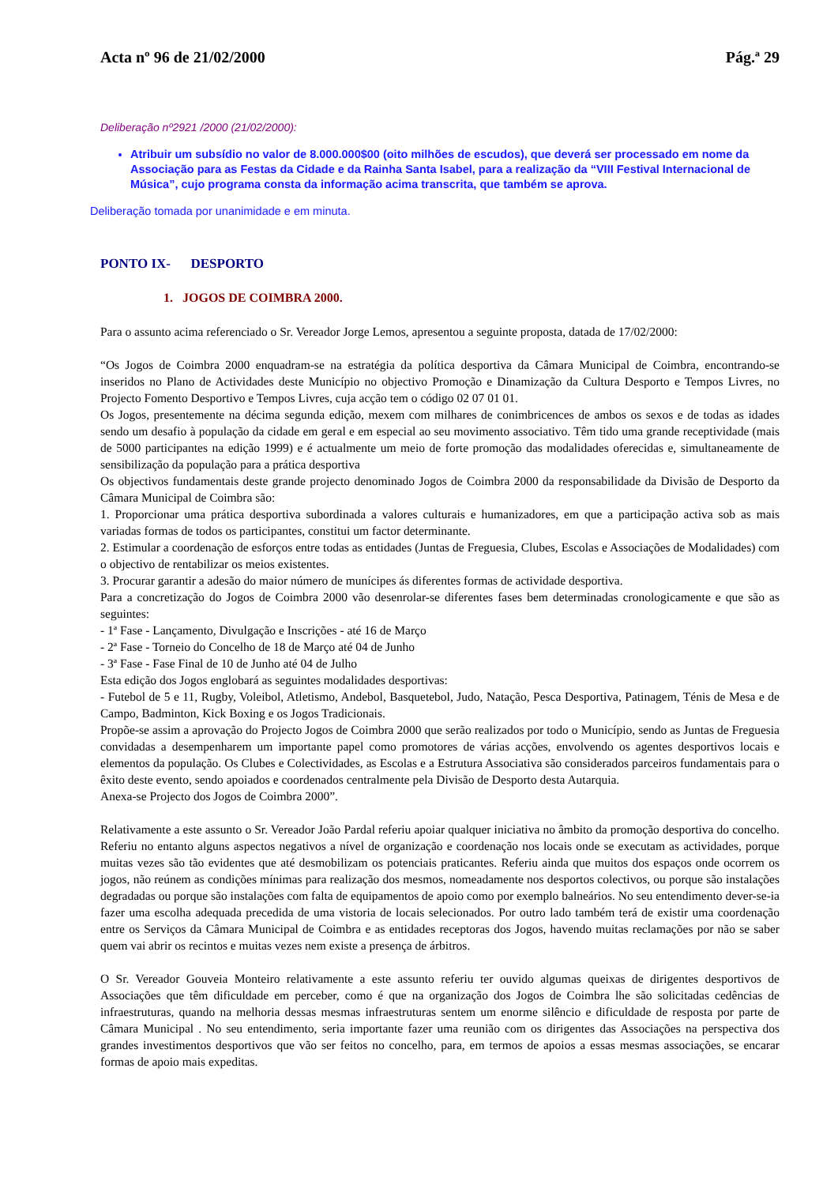Acta nº 96 de 21/02/2000 Pág.ª 29
Deliberação nº2921 /2000 (21/02/2000):
Atribuir um subsídio no valor de 8.000.000$00 (oito milhões de escudos), que deverá ser processado em nome da Associação para as Festas da Cidade e da Rainha Santa Isabel, para a realização da “VIII Festival Internacional de Música”, cujo programa consta da informação acima transcrita, que também se aprova.
Deliberação tomada por unanimidade e em minuta.
PONTO IX- DESPORTO
1. JOGOS DE COIMBRA 2000.
Para o assunto acima referenciado o Sr. Vereador Jorge Lemos, apresentou a seguinte proposta, datada de 17/02/2000:
“Os Jogos de Coimbra 2000 enquadram-se na estratégia da política desportiva da Câmara Municipal de Coimbra, encontrando-se inseridos no Plano de Actividades deste Município no objectivo Promoção e Dinamização da Cultura Desporto e Tempos Livres, no Projecto Fomento Desportivo e Tempos Livres, cuja acção tem o código 02 07 01 01.
Os Jogos, presentemente na décima segunda edição, mexem com milhares de conimbricences de ambos os sexos e de todas as idades sendo um desafio à população da cidade em geral e em especial ao seu movimento associativo. Têm tido uma grande receptividade (mais de 5000 participantes na edição 1999) e é actualmente um meio de forte promoção das modalidades oferecidas e, simultaneamente de sensibilização da população para a prática desportiva
Os objectivos fundamentais deste grande projecto denominado Jogos de Coimbra 2000 da responsabilidade da Divisão de Desporto da Câmara Municipal de Coimbra são:
1. Proporcionar uma prática desportiva subordinada a valores culturais e humanizadores, em que a participação activa sob as mais variadas formas de todos os participantes, constitui um factor determinante.
2. Estimular a coordenação de esforços entre todas as entidades (Juntas de Freguesia, Clubes, Escolas e Associações de Modalidades) com o objectivo de rentabilizar os meios existentes.
3. Procurar garantir a adesão do maior número de munícipes ás diferentes formas de actividade desportiva.
Para a concretização do Jogos de Coimbra 2000 vão desenrolar-se diferentes fases bem determinadas cronologicamente e que são as seguintes:
- 1ª Fase - Lançamento, Divulgação e Inscrições - até 16 de Março
- 2ª Fase - Torneio do Concelho de 18 de Março até 04 de Junho
- 3ª Fase - Fase Final de 10 de Junho até 04 de Julho
Esta edição dos Jogos englobará as seguintes modalidades desportivas:
- Futebol de 5 e 11, Rugby, Voleibol, Atletismo, Andebol, Basquetebol, Judo, Natação, Pesca Desportiva, Patinagem, Ténis de Mesa e de Campo, Badminton, Kick Boxing e os Jogos Tradicionais.
Propõe-se assim a aprovação do Projecto Jogos de Coimbra 2000 que serão realizados por todo o Município, sendo as Juntas de Freguesia convidadas a desempenharem um importante papel como promotores de várias acções, envolvendo os agentes desportivos locais e elementos da população. Os Clubes e Colectividades, as Escolas e a Estrutura Associativa são considerados parceiros fundamentais para o êxito deste evento, sendo apoiados e coordenados centralmente pela Divisão de Desporto desta Autarquia.
Anexa-se Projecto dos Jogos de Coimbra 2000”.
Relativamente a este assunto o Sr. Vereador João Pardal referiu apoiar qualquer iniciativa no âmbito da promoção desportiva do concelho. Referiu no entanto alguns aspectos negativos a nível de organização e coordenação nos locais onde se executam as actividades, porque muitas vezes são tão evidentes que até desmobilizam os potenciais praticantes. Referiu ainda que muitos dos espaços onde ocorrem os jogos, não reúnem as condições mínimas para realização dos mesmos, nomeadamente nos desportos colectivos, ou porque são instalações degradadas ou porque são instalações com falta de equipamentos de apoio como por exemplo balneários. No seu entendimento dever-se-ia fazer uma escolha adequada precedida de uma vistoria de locais selecionados. Por outro lado também terá de existir uma coordenação entre os Serviços da Câmara Municipal de Coimbra e as entidades receptoras dos Jogos, havendo muitas reclamações por não se saber quem vai abrir os recintos e muitas vezes nem existe a presença de árbitros.
O Sr. Vereador Gouveia Monteiro relativamente a este assunto referiu ter ouvido algumas queixas de dirigentes desportivos de Associações que têm dificuldade em perceber, como é que na organização dos Jogos de Coimbra lhe são solicitadas cedências de infraestruturas, quando na melhoria dessas mesmas infraestruturas sentem um enorme silêncio e dificuldade de resposta por parte de Câmara Municipal . No seu entendimento, seria importante fazer uma reunião com os dirigentes das Associações na perspectiva dos grandes investimentos desportivos que vão ser feitos no concelho, para, em termos de apoios a essas mesmas associações, se encarar formas de apoio mais expeditas.